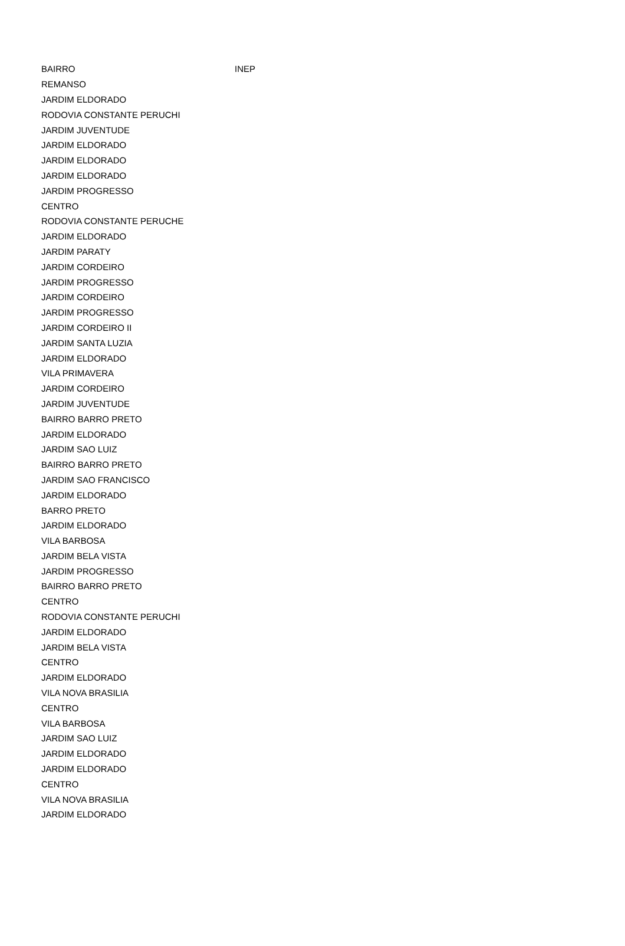| BAIRRO | INEP |
| --- | --- |
| REMANSO | |
| JARDIM ELDORADO | |
| RODOVIA CONSTANTE PERUCHI | |
| JARDIM JUVENTUDE | |
| JARDIM ELDORADO | |
| JARDIM ELDORADO | |
| JARDIM ELDORADO | |
| JARDIM PROGRESSO | |
| CENTRO | |
| RODOVIA CONSTANTE PERUCHE | |
| JARDIM ELDORADO | |
| JARDIM PARATY | |
| JARDIM CORDEIRO | |
| JARDIM PROGRESSO | |
| JARDIM CORDEIRO | |
| JARDIM PROGRESSO | |
| JARDIM CORDEIRO II | |
| JARDIM SANTA LUZIA | |
| JARDIM ELDORADO | |
| VILA PRIMAVERA | |
| JARDIM CORDEIRO | |
| JARDIM JUVENTUDE | |
| BAIRRO BARRO PRETO | |
| JARDIM ELDORADO | |
| JARDIM SAO LUIZ | |
| BAIRRO BARRO PRETO | |
| JARDIM SAO FRANCISCO | |
| JARDIM ELDORADO | |
| BARRO PRETO | |
| JARDIM ELDORADO | |
| VILA BARBOSA | |
| JARDIM BELA VISTA | |
| JARDIM PROGRESSO | |
| BAIRRO BARRO PRETO | |
| CENTRO | |
| RODOVIA CONSTANTE PERUCHI | |
| JARDIM ELDORADO | |
| JARDIM BELA VISTA | |
| CENTRO | |
| JARDIM ELDORADO | |
| VILA NOVA BRASILIA | |
| CENTRO | |
| VILA BARBOSA | |
| JARDIM SAO LUIZ | |
| JARDIM ELDORADO | |
| JARDIM ELDORADO | |
| CENTRO | |
| VILA NOVA BRASILIA | |
| JARDIM ELDORADO | |